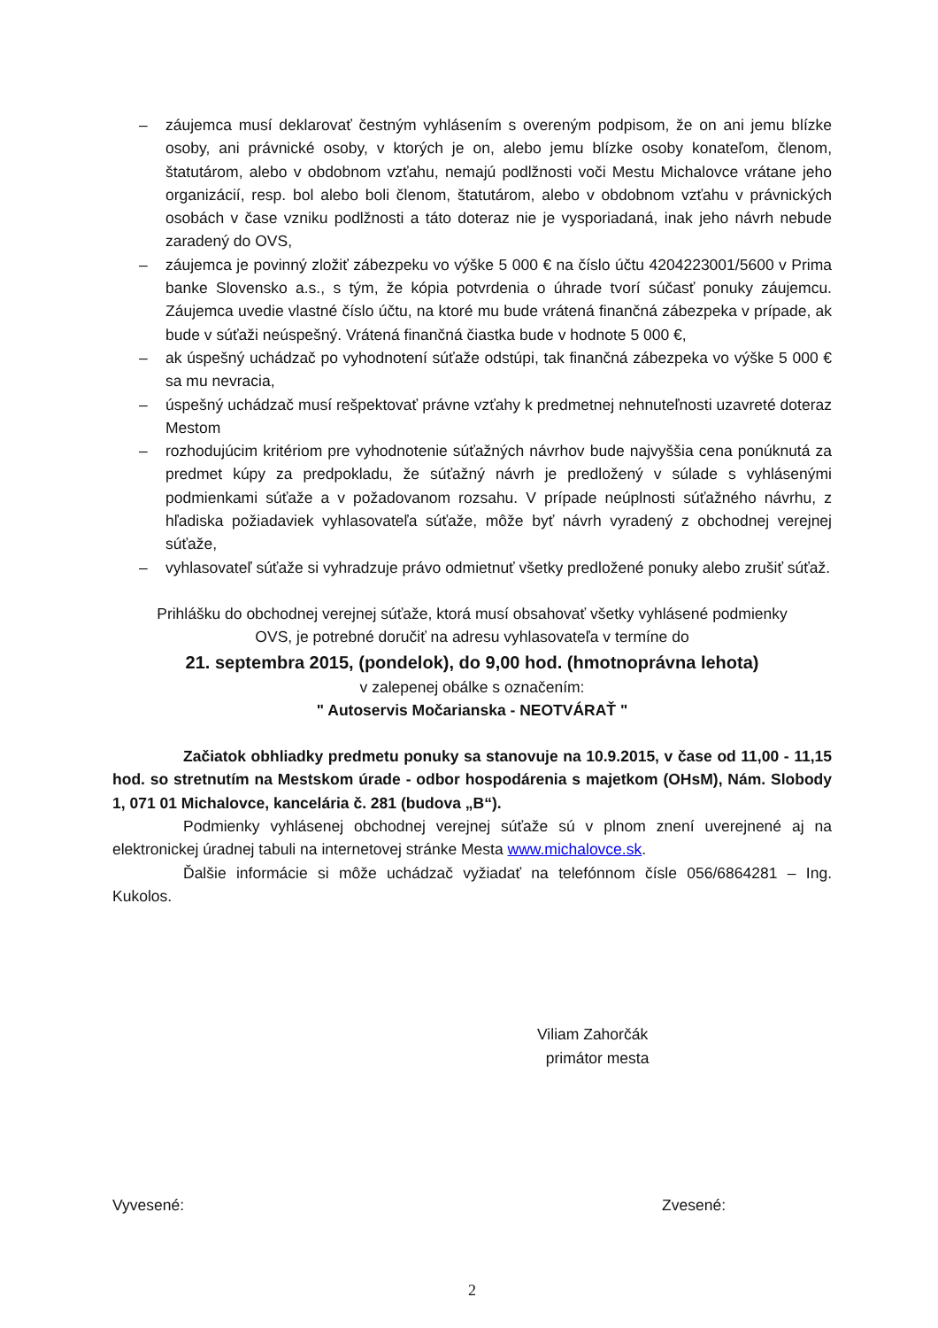– záujemca musí deklarovať čestným vyhlásením s overeným podpisom, že on ani jemu blízke osoby, ani právnické osoby, v ktorých je on, alebo jemu blízke osoby konateľom, členom, štatutárom, alebo v obdobnom vzťahu, nemajú podlžnosti voči Mestu Michalovce vrátane jeho organizácií, resp. bol alebo boli členom, štatutárom, alebo v obdobnom vzťahu v právnických osobách v čase vzniku podlžnosti a táto doteraz nie je vysporiadaná, inak jeho návrh nebude zaradený do OVS,
– záujemca je povinný zložiť zábezpeku vo výške 5 000 € na číslo účtu 4204223001/5600 v Prima banke Slovensko a.s., s tým, že kópia potvrdenia o úhrade tvorí súčasť ponuky záujemcu. Záujemca uvedie vlastné číslo účtu, na ktoré mu bude vrátená finančná zábezpeka v prípade, ak bude v súťaži neúspešný. Vrátená finančná čiastka bude v hodnote 5 000 €,
– ak úspešný uchádzač po vyhodnotení súťaže odstúpi, tak finančná zábezpeka vo výške 5 000 € sa mu nevracia,
– úspešný uchádzač musí rešpektovať právne vzťahy k predmetnej nehnuteľnosti uzavreté doteraz Mestom
– rozhodujúcim kritériom pre vyhodnotenie súťažných návrhov bude najvyššia cena ponúknutá za predmet kúpy za predpokladu, že súťažný návrh je predložený v súlade s vyhlásenými podmienkami súťaže a v požadovanom rozsahu. V prípade neúplnosti súťažného návrhu, z hľadiska požiadaviek vyhlasovateľa súťaže, môže byť návrh vyradený z obchodnej verejnej súťaže,
– vyhlasovateľ súťaže si vyhradzuje právo odmietnuť všetky predložené ponuky alebo zrušiť súťaž.
Prihlášku do obchodnej verejnej súťaže, ktorá musí obsahovať všetky vyhlásené podmienky
OVS, je potrebné doručiť na adresu vyhlasovateľa v termíne do
21. septembra 2015, (pondelok), do 9,00 hod. (hmotnoprávna lehota)
v zalepenej obálke s označením:
" Autoservis Močarianska - NEOTVÁRAŤ "
Začiatok obhliadky predmetu ponuky sa stanovuje na 10.9.2015, v čase od 11,00 - 11,15 hod. so stretnutím na Mestskom úrade - odbor hospodárenia s majetkom (OHsM), Nám. Slobody 1, 071 01 Michalovce, kancelária č. 281 (budova „B“).
Podmienky vyhlásenej obchodnej verejnej súťaže sú v plnom znení uverejnené aj na elektronickej úradnej tabuli na internetovej stránke Mesta www.michalovce.sk.
Ďalšie informácie si môže uchádzač vyžiadať na telefónnom čísle 056/6864281 – Ing. Kukolos.
Viliam Zahorčák
primátor mesta
Vyvesené: Zvesené:
2